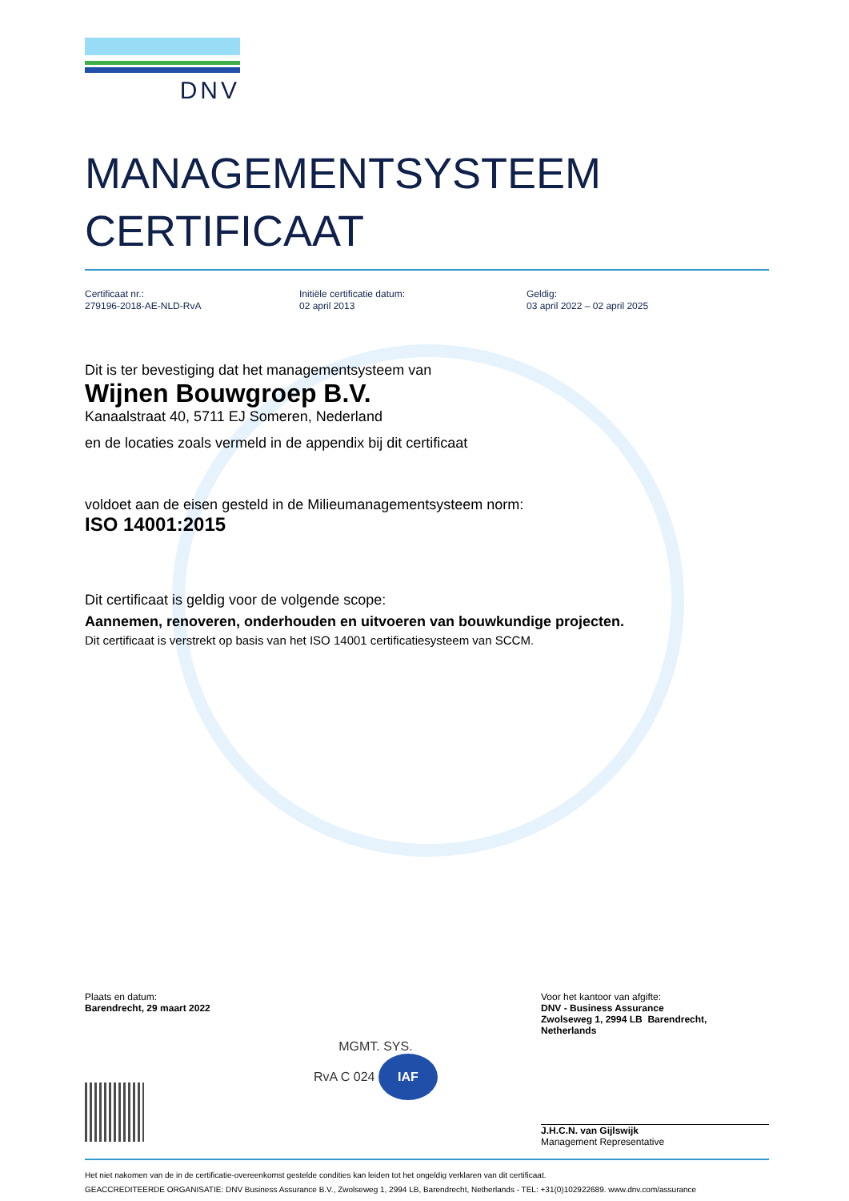DNV
MANAGEMENTSYSTEEM
CERTIFICAAT
Certificaat nr.:
279196-2018-AE-NLD-RvA
Initiële certificatie datum:
02 april 2013
Geldig:
03 april 2022 – 02 april 2025
Dit is ter bevestiging dat het managementsysteem van
Wijnen Bouwgroep B.V.
Kanaalstraat 40, 5711 EJ Someren, Nederland
en de locaties zoals vermeld in de appendix bij dit certificaat
voldoet aan de eisen gesteld in de Milieumanagementsysteem norm:
ISO 14001:2015
Dit certificaat is geldig voor de volgende scope:
Aannemen, renoveren, onderhouden en uitvoeren van bouwkundige projecten.
Dit certificaat is verstrekt op basis van het ISO 14001 certificatiesysteem van SCCM.
Plaats en datum:
Barendrecht, 29 maart 2022
MGMT. SYS.
RvA C 024 IAF
Voor het kantoor van afgifte:
DNV - Business Assurance
Zwolseweg 1, 2994 LB Barendrecht,
Netherlands
J.H.C.N. van Gijlswijk
Management Representative
Het niet nakomen van de in de certificatie-overeenkomst gestelde condities kan leiden tot het ongeldig verklaren van dit certificaat.
GEACCREDITEERDE ORGANISATIE: DNV Business Assurance B.V., Zwolseweg 1, 2994 LB, Barendrecht, Netherlands - TEL: +31(0)102922689. www.dnv.com/assurance